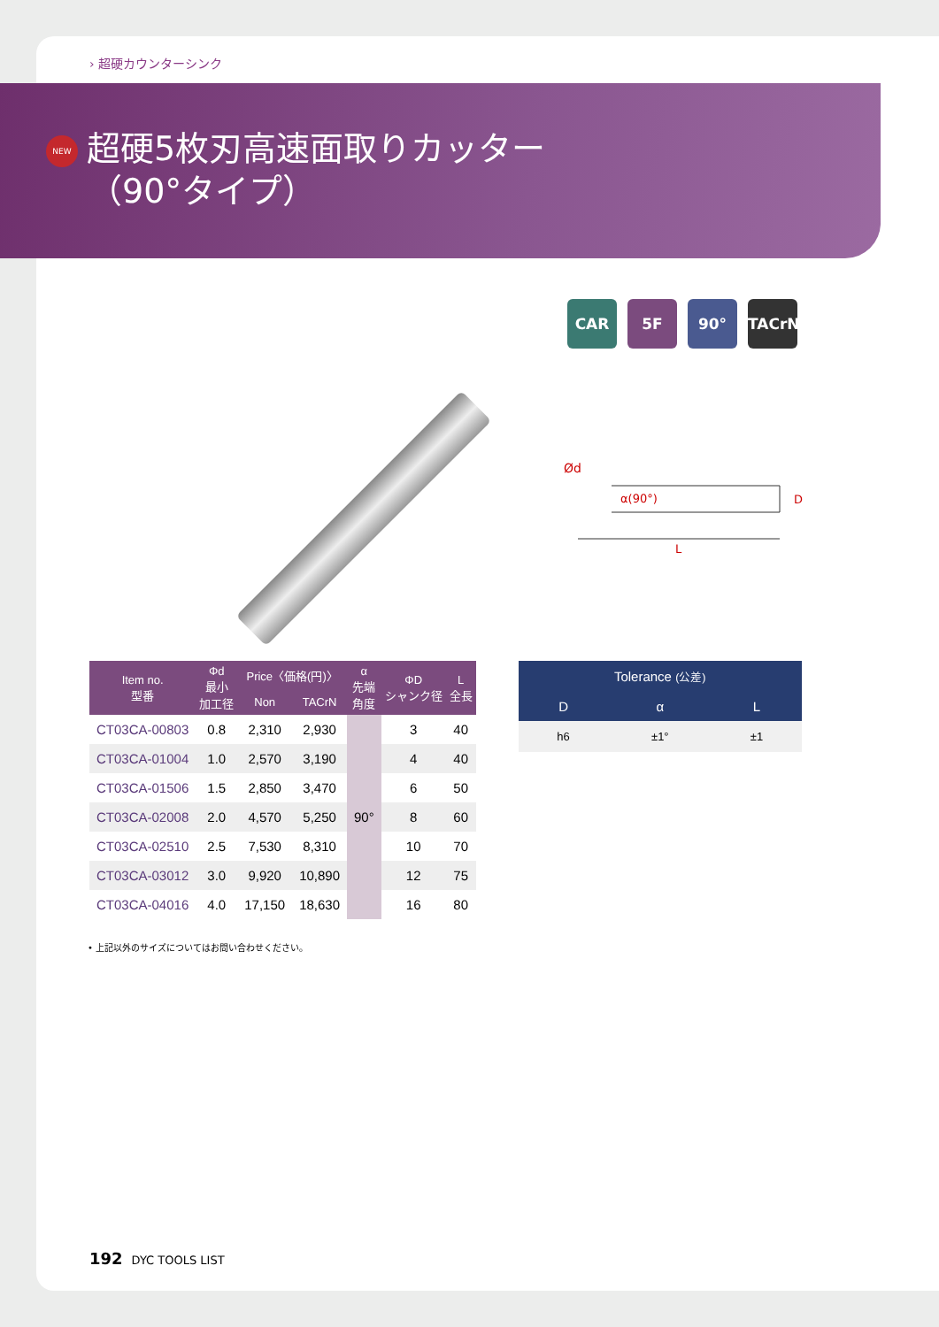› 超硬カウンターシンク
NEW 超硬5枚刃高速面取りカッター
（90°タイプ）
CAR 5F 90° TACrN
Ød
α(90°)
D
L
| Item no. 型番 | Φd 最小 加工径 | Price〈価格(円)〉 | | α 先端 角度 | ΦD シャンク径 | L 全長 |
| --- | --- | --- | --- | --- | --- | --- |
| | | Non | TACrN | | | |
| CT03CA-00803 | 0.8 | 2,310 | 2,930 | 90° | 3 | 40 |
| CT03CA-01004 | 1.0 | 2,570 | 3,190 | | 4 | 40 |
| CT03CA-01506 | 1.5 | 2,850 | 3,470 | | 6 | 50 |
| CT03CA-02008 | 2.0 | 4,570 | 5,250 | | 8 | 60 |
| CT03CA-02510 | 2.5 | 7,530 | 8,310 | | 10 | 70 |
| CT03CA-03012 | 3.0 | 9,920 | 10,890 | | 12 | 75 |
| CT03CA-04016 | 4.0 | 17,150 | 18,630 | | 16 | 80 |
| Tolerance (公差) | | |
| --- | --- | --- |
| D | α | L |
| h6 | ±1° | ±1 |
• 上記以外のサイズについてはお問い合わせください。
192 DYC TOOLS LIST